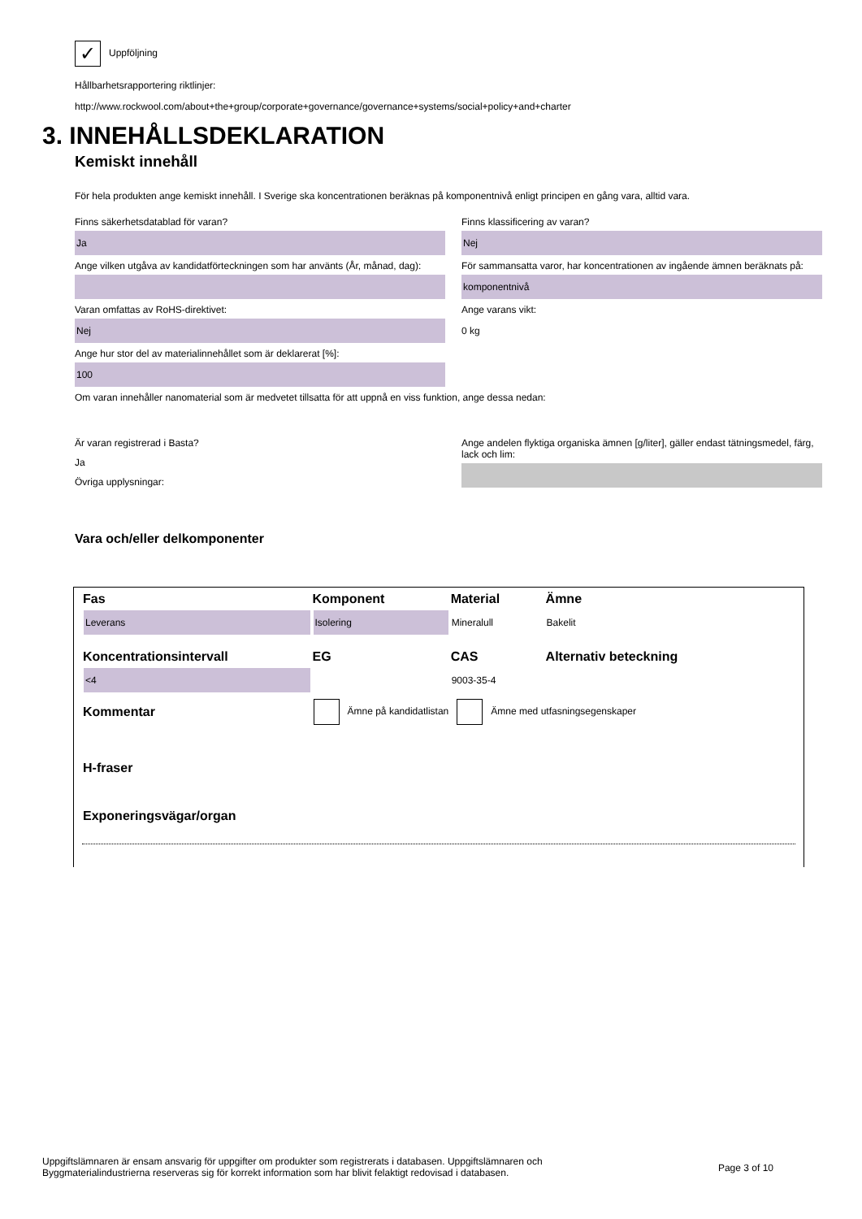✓ Uppföljning
Hållbarhetsrapportering riktlinjer:
http://www.rockwool.com/about+the+group/corporate+governance/governance+systems/social+policy+and+charter
3. INNEHÅLLSDEKLARATION
Kemiskt innehåll
För hela produkten ange kemiskt innehåll. I Sverige ska koncentrationen beräknas på komponentnivå enligt principen en gång vara, alltid vara.
Finns säkerhetsdatablad för varan?
Ja
Ange vilken utgåva av kandidatförteckningen som har använts (År, månad, dag):
Varan omfattas av RoHS-direktivet:
Nej
Ange hur stor del av materialinnehållet som är deklarerat [%]:
100
Finns klassificering av varan?
Nej
För sammansatta varor, har koncentrationen av ingående ämnen beräknats på:
komponentnivå
Ange varans vikt:
0 kg
Om varan innehåller nanomaterial som är medvetet tillsatta för att uppnå en viss funktion, ange dessa nedan:
Är varan registrerad i Basta?
Ja
Övriga upplysningar:
Ange andelen flyktiga organiska ämnen [g/liter], gäller endast tätningsmedel, färg, lack och lim:
Vara och/eller delkomponenter
| Fas | Komponent | Material | Ämne |
| --- | --- | --- | --- |
| Leverans | Isolering | Mineralull | Bakelit |
| Koncentrationsintervall | EG | CAS | Alternativ beteckning |
| <4 | | 9003-35-4 | |
| Kommentar | Ämne på kandidatlistan Ämne med utfasningsegenskaper | | |
| H-fraser | | | |
| Exponeringsvägar/organ | | | |
Uppgiftslämnaren är ensam ansvarig för uppgifter om produkter som registrerats i databasen. Uppgiftslämnaren och
Byggmaterialindustrierna reserveras sig för korrekt information som har blivit felaktigt redovisad i databasen.
Page 3 of 10